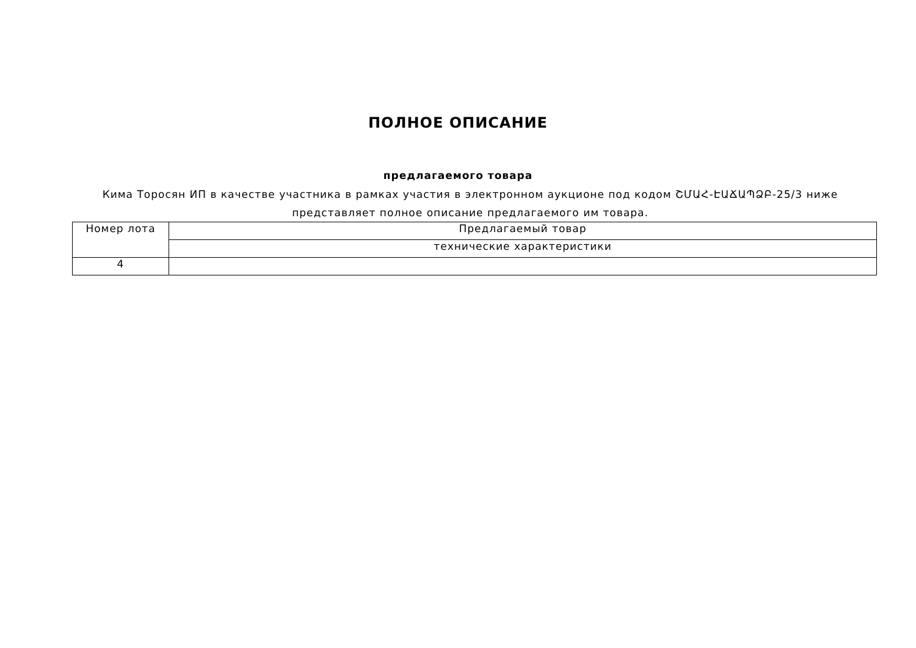ПОЛНОЕ ОПИСАНИЕ
предлагаемого товара
Кима Торосян ИП в качестве участника в рамках участия в электронном аукционе под кодом ՇՄԱՀ-ԷԱՃԱՊՁԲ-25/3 ниже представляет полное описание предлагаемого им товара.
| Номер лота | Предлагаемый товар |
| | технические характеристики |
| 4 | |